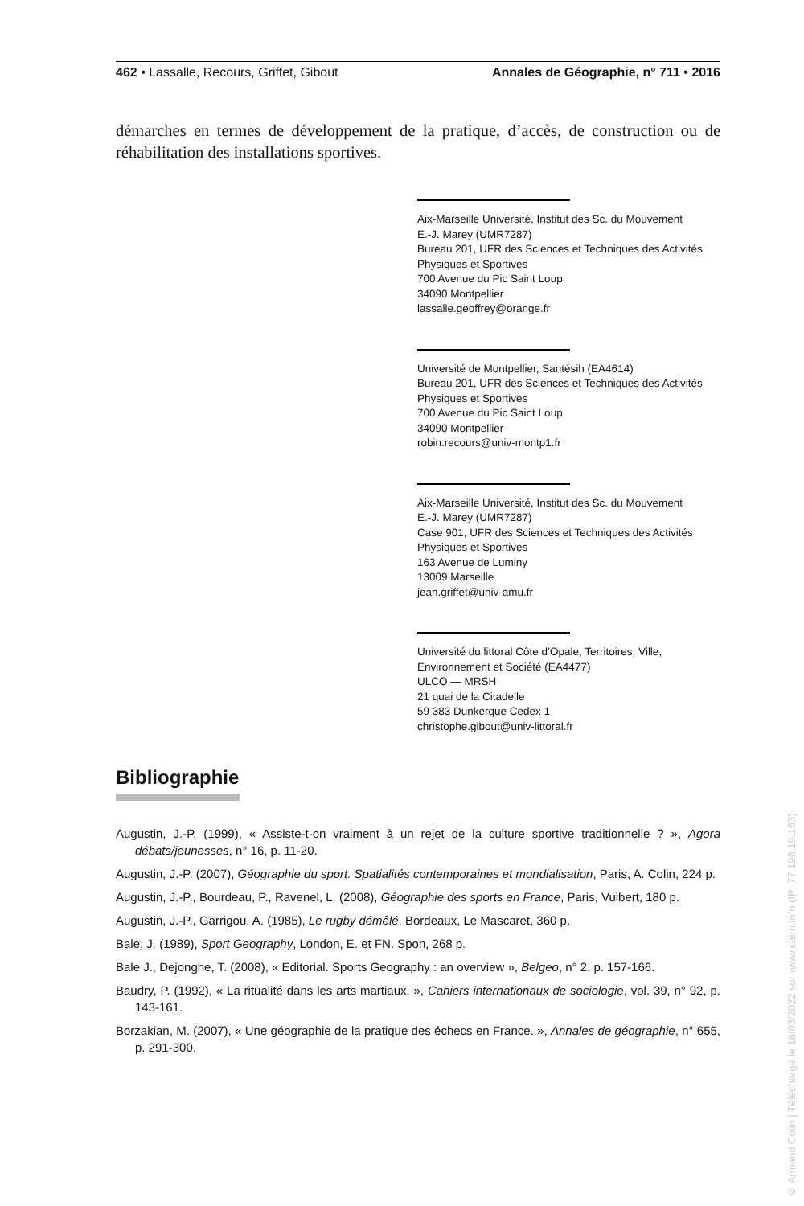462 • Lassalle, Recours, Griffet, Gibout Annales de Géographie, n° 711 • 2016
démarches en termes de développement de la pratique, d’accès, de construction ou de réhabilitation des installations sportives.
Aix-Marseille Université, Institut des Sc. du Mouvement
E.-J. Marey (UMR7287)
Bureau 201, UFR des Sciences et Techniques des Activités Physiques et Sportives
700 Avenue du Pic Saint Loup
34090 Montpellier
lassalle.geoffrey@orange.fr
Université de Montpellier, Santésih (EA4614)
Bureau 201, UFR des Sciences et Techniques des Activités Physiques et Sportives
700 Avenue du Pic Saint Loup
34090 Montpellier
robin.recours@univ-montp1.fr
Aix-Marseille Université, Institut des Sc. du Mouvement
E.-J. Marey (UMR7287)
Case 901, UFR des Sciences et Techniques des Activités Physiques et Sportives
163 Avenue de Luminy
13009 Marseille
jean.griffet@univ-amu.fr
Université du littoral Côte d’Opale, Territoires, Ville, Environnement et Société (EA4477)
ULCO — MRSH
21 quai de la Citadelle
59 383 Dunkerque Cedex 1
christophe.gibout@univ-littoral.fr
Bibliographie
Augustin, J.-P. (1999), « Assiste-t-on vraiment à un rejet de la culture sportive traditionnelle ? », Agora débats/jeunesses, n° 16, p. 11-20.
Augustin, J.-P. (2007), Géographie du sport. Spatialités contemporaines et mondialisation, Paris, A. Colin, 224 p.
Augustin, J.-P., Bourdeau, P., Ravenel, L. (2008), Géographie des sports en France, Paris, Vuibert, 180 p.
Augustin, J.-P., Garrigou, A. (1985), Le rugby démêlé, Bordeaux, Le Mascaret, 360 p.
Bale, J. (1989), Sport Geography, London, E. et FN. Spon, 268 p.
Bale J., Dejonghe, T. (2008), « Editorial. Sports Geography : an overview », Belgeo, n° 2, p. 157-166.
Baudry, P. (1992), « La ritualité dans les arts martiaux. », Cahiers internationaux de sociologie, vol. 39, n° 92, p. 143-161.
Borzakian, M. (2007), « Une géographie de la pratique des échecs en France. », Annales de géographie, n° 655, p. 291-300.
© Armand Colin | Téléchargé le 16/03/2022 sur www.cairn.info (IP: 77.196.19.163)